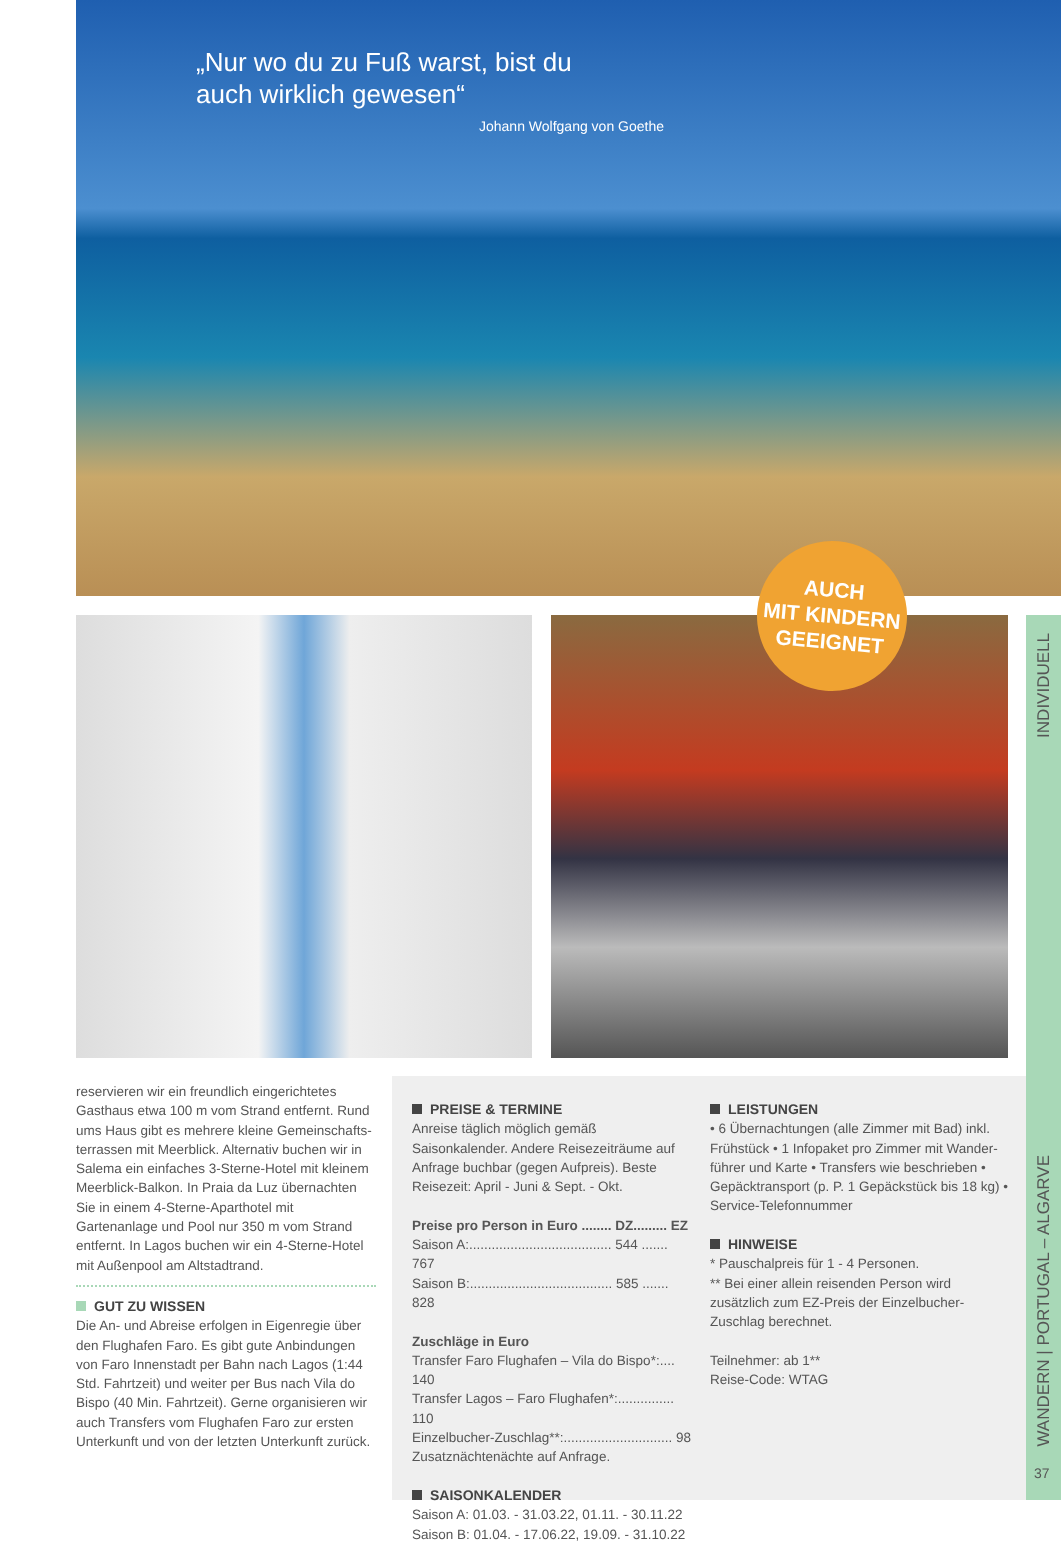„Nur wo du zu Fuß warst, bist du
auch wirklich gewesen“
Johann Wolfgang von Goethe
AUCH
MIT KINDERN
GEEIGNET
INDIVIDUELL
WANDERN | PORTUGAL – ALGARVE
37
reservieren wir ein freundlich eingerichtetes Gasthaus etwa 100 m vom Strand entfernt. Rund ums Haus gibt es mehrere kleine Gemeinschafts-terrassen mit Meerblick. Alternativ buchen wir in Salema ein einfaches 3-Sterne-Hotel mit kleinem Meerblick-Balkon. In Praia da Luz übernachten Sie in einem 4-Sterne-Aparthotel mit Gartenanlage und Pool nur 350 m vom Strand entfernt. In Lagos buchen wir ein 4-Sterne-Hotel mit Außenpool am Altstadtrand.
GUT ZU WISSEN
Die An- und Abreise erfolgen in Eigenregie über den Flughafen Faro. Es gibt gute Anbindungen von Faro Innenstadt per Bahn nach Lagos (1:44 Std. Fahrtzeit) und weiter per Bus nach Vila do Bispo (40 Min. Fahrtzeit). Gerne organisieren wir auch Transfers vom Flughafen Faro zur ersten Unterkunft und von der letzten Unterkunft zurück.
PREISE & TERMINE
Anreise täglich möglich gemäß Saisonkalender. Andere Reisezeiträume auf Anfrage buchbar (gegen Aufpreis). Beste Reisezeit: April - Juni & Sept. - Okt.
Preise pro Person in Euro ........ DZ......... EZ
Saison A:...................................... 544 ....... 767
Saison B:...................................... 585 ....... 828
Zuschläge in Euro
Transfer Faro Flughafen – Vila do Bispo*:.... 140
Transfer Lagos – Faro Flughafen*:............... 110
Einzelbucher-Zuschlag**:............................. 98
Zusatznächtenächte auf Anfrage.
SAISONKALENDER
Saison A: 01.03. - 31.03.22, 01.11. - 30.11.22
Saison B: 01.04. - 17.06.22, 19.09. - 31.10.22
LEISTUNGEN
• 6 Übernachtungen (alle Zimmer mit Bad) inkl. Frühstück • 1 Infopaket pro Zimmer mit Wander-führer und Karte • Transfers wie beschrieben • Gepäcktransport (p. P. 1 Gepäckstück bis 18 kg) • Service-Telefonnummer
HINWEISE
* Pauschalpreis für 1 - 4 Personen.
** Bei einer allein reisenden Person wird zusätzlich zum EZ-Preis der Einzelbucher-Zuschlag berechnet.
Teilnehmer: ab 1**
Reise-Code: WTAG